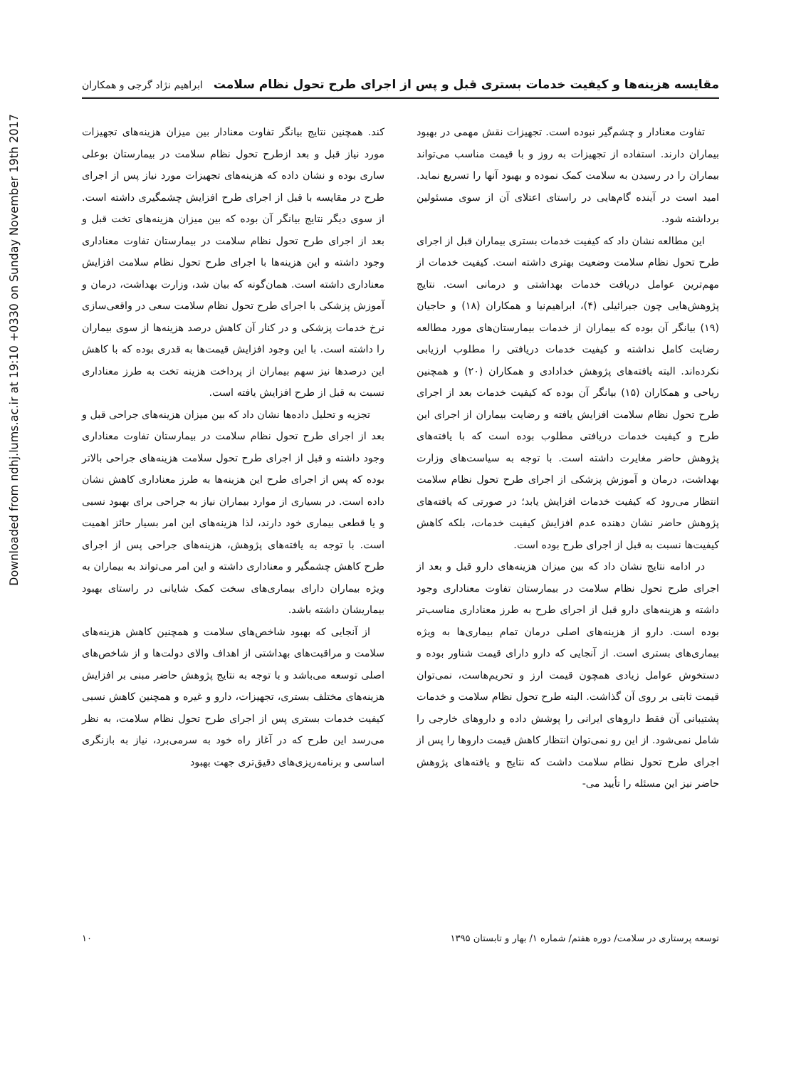Downloaded from ndhj.lums.ac.ir at 19:10 +0330 on Sunday November 19th 2017
مقایسه هزینه‌ها و کیفیت خدمات بستری قبل و پس از اجرای طرح تحول نظام سلامت ابراهیم نژاد گرجی و همکاران
تفاوت معنادار و چشم‌گیر نبوده است. تجهیزات نقش مهمی در بهبود بیماران دارند. استفاده از تجهیزات به روز و با قیمت مناسب می‌تواند بیماران را در رسیدن به سلامت کمک نموده و بهبود آنها را تسریع نماید. امید است در آینده گام‌هایی در راستای اعتلای آن از سوی مسئولین برداشته شود.
این مطالعه نشان داد که کیفیت خدمات بستری بیماران قبل از اجرای طرح تحول نظام سلامت وضعیت بهتری داشته است. کیفیت خدمات از مهم‌ترین عوامل دریافت خدمات بهداشتی و درمانی است. نتایج پژوهش‌هایی چون جبرائیلی (۴)، ابراهیم‌نیا و همکاران (۱۸) و حاجیان (۱۹) بیانگر آن بوده که بیماران از خدمات بیمارستان‌های مورد مطالعه رضایت کامل نداشته و کیفیت خدمات دریافتی را مطلوب ارزیابی نکرده‌اند. البته یافته‌های پژوهش خدادادی و همکاران (۲۰) و همچنین ریاحی و همکاران (۱۵) بیانگر آن بوده که کیفیت خدمات بعد از اجرای طرح تحول نظام سلامت افزایش یافته و رضایت بیماران از اجرای این طرح و کیفیت خدمات دریافتی مطلوب بوده است که با یافته‌های پژوهش حاضر مغایرت داشته است. با توجه به سیاست‌های وزارت بهداشت، درمان و آموزش پزشکی از اجرای طرح تحول نظام سلامت انتظار می‌رود که کیفیت خدمات افزایش یابد؛ در صورتی که یافته‌های پژوهش حاضر نشان دهنده عدم افزایش کیفیت خدمات، بلکه کاهش کیفیت‌ها نسبت به قبل از اجرای طرح بوده است.
در ادامه نتایج نشان داد که بین میزان هزینه‌های دارو قبل و بعد از اجرای طرح تحول نظام سلامت در بیمارستان تفاوت معناداری وجود داشته و هزینه‌های دارو قبل از اجرای طرح به طرز معناداری مناسب‌تر بوده است. دارو از هزینه‌های اصلی درمان تمام بیماری‌ها به ویژه بیماری‌های بستری است. از آنجایی که دارو دارای قیمت شناور بوده و دستخوش عوامل زیادی همچون قیمت ارز و تحریم‌هاست، نمی‌توان قیمت ثابتی بر روی آن گذاشت. البته طرح تحول نظام سلامت و خدمات پشتیبانی آن فقط داروهای ایرانی را پوشش داده و داروهای خارجی را شامل نمی‌شود. از این رو نمی‌توان انتظار کاهش قیمت داروها را پس از اجرای طرح تحول نظام سلامت داشت که نتایج و یافته‌های پژوهش حاضر نیز این مسئله را تأیید می-
کند. همچنین نتایج بیانگر تفاوت معنادار بین میزان هزینه‌های تجهیزات مورد نیاز قبل و بعد ازطرح تحول نظام سلامت در بیمارستان بوعلی ساری بوده و نشان داده که هزینه‌های تجهیزات مورد نیاز پس از اجرای طرح در مقایسه با قبل از اجرای طرح افزایش چشمگیری داشته است. از سوی دیگر نتایج بیانگر آن بوده که بین میزان هزینه‌های تخت قبل و بعد از اجرای طرح تحول نظام سلامت در بیمارستان تفاوت معناداری وجود داشته و این هزینه‌ها با اجرای طرح تحول نظام سلامت افزایش معناداری داشته است. همان‌گونه که بیان شد، وزارت بهداشت، درمان و آموزش پزشکی با اجرای طرح تحول نظام سلامت سعی در واقعی‌سازی نرخ خدمات پزشکی و در کنار آن کاهش درصد هزینه‌ها از سوی بیماران را داشته است. با این وجود افزایش قیمت‌ها به قدری بوده که با کاهش این درصدها نیز سهم بیماران از پرداخت هزینه تخت به طرز معناداری نسبت به قبل از طرح افزایش یافته است.
تجزیه و تحلیل داده‌ها نشان داد که بین میزان هزینه‌های جراحی قبل و بعد از اجرای طرح تحول نظام سلامت در بیمارستان تفاوت معناداری وجود داشته و قبل از اجرای طرح تحول سلامت هزینه‌های جراحی بالاتر بوده که پس از اجرای طرح این هزینه‌ها به طرز معناداری کاهش نشان داده است. در بسیاری از موارد بیماران نیاز به جراحی برای بهبود نسبی و یا قطعی بیماری خود دارند، لذا هزینه‌های این امر بسیار حائز اهمیت است. با توجه به یافته‌های پژوهش، هزینه‌های جراحی پس از اجرای طرح کاهش چشمگیر و معناداری داشته و این امر می‌تواند به بیماران به ویژه بیماران دارای بیماری‌های سخت کمک شایانی در راستای بهبود بیماریشان داشته باشد.
از آنجایی که بهبود شاخص‌های سلامت و همچنین کاهش هزینه‌های سلامت و مراقبت‌های بهداشتی از اهداف والای دولت‌ها و از شاخص‌های اصلی توسعه می‌باشد و با توجه به نتایج پژوهش حاضر مبنی بر افزایش هزینه‌های مختلف بستری، تجهیزات، دارو و غیره و همچنین کاهش نسبی کیفیت خدمات بستری پس از اجرای طرح تحول نظام سلامت، به نظر می‌رسد این طرح که در آغاز راه خود به سرمی‌برد، نیاز به بازنگری اساسی و برنامه‌ریزی‌های دقیق‌تری جهت بهبود
توسعه پرستاری در سلامت/ دوره هفتم/ شماره ۱/ بهار و تابستان ۱۳۹۵ ۱۰